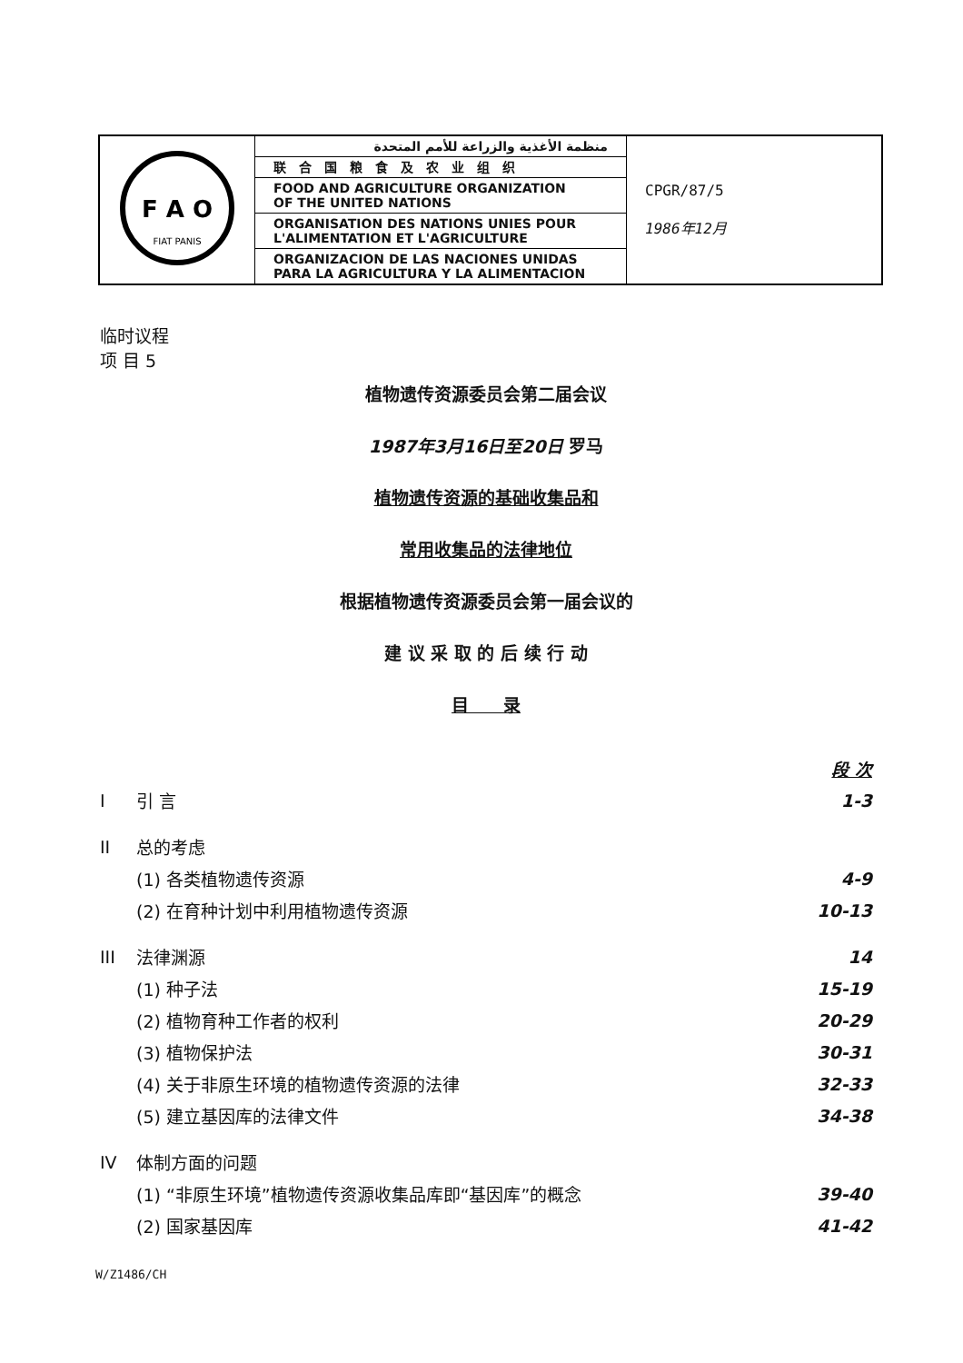| F A O FIAT PANIS | منظمة الأغذية والزراعة للأمم المتحدة | CPGR/87/5 1986年12月 |
| | 联合国粮食及农业组织 | |
| | FOOD AND AGRICULTURE ORGANIZATION OF THE UNITED NATIONS | |
| | ORGANISATION DES NATIONS UNIES POUR L'ALIMENTATION ET L'AGRICULTURE | |
| | ORGANIZACION DE LAS NACIONES UNIDAS PARA LA AGRICULTURA Y LA ALIMENTACION | |
临时议程
项 目 5
植物遗传资源委员会第二届会议
1987年3月16日至20日 罗马
植物遗传资源的基础收集品和
常用收集品的法律地位
根据植物遗传资源委员会第一届会议的
建 议 采 取 的 后 续 行 动
目　　录
| | | 段 次 |
| I | 引 言 | 1-3 |
| II | 总的考虑 | |
| | (1) 各类植物遗传资源 | 4-9 |
| | (2) 在育种计划中利用植物遗传资源 | 10-13 |
| III | 法律渊源 | 14 |
| | (1) 种子法 | 15-19 |
| | (2) 植物育种工作者的权利 | 20-29 |
| | (3) 植物保护法 | 30-31 |
| | (4) 关于非原生环境的植物遗传资源的法律 | 32-33 |
| | (5) 建立基因库的法律文件 | 34-38 |
| IV | 体制方面的问题 | |
| | (1) “非原生环境”植物遗传资源收集品库即“基因库”的概念 | 39-40 |
| | (2) 国家基因库 | 41-42 |
W/Z1486/CH